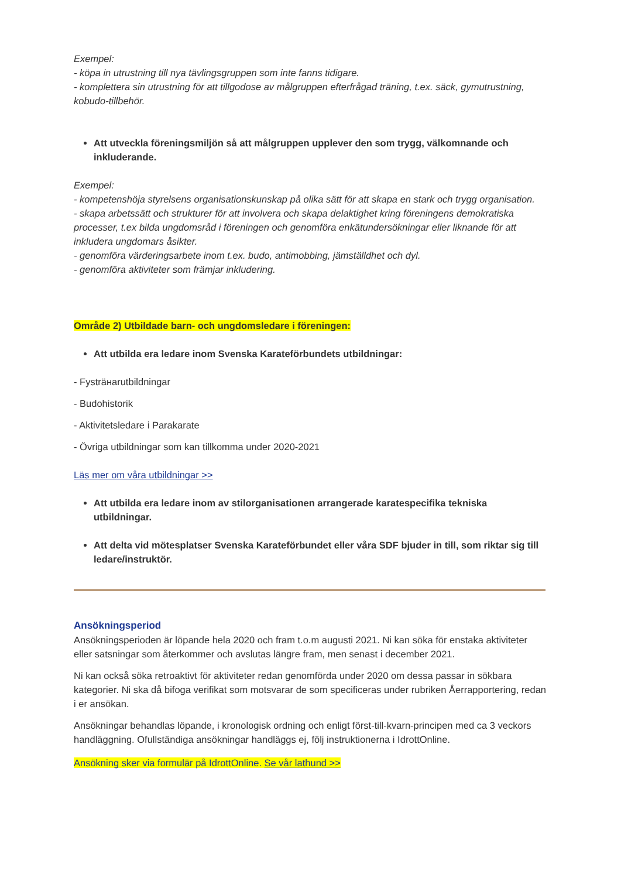Exempel:
- köpa in utrustning till nya tävlingsgruppen som inte fanns tidigare.
- komplettera sin utrustning för att tillgodose av målgruppen efterfrågad träning, t.ex. säck, gymutrustning, kobudo-tillbehör.
Att utveckla föreningsmiljön så att målgruppen upplever den som trygg, välkomnande och inkluderande.
Exempel:
- kompetenshöja styrelsens organisationskunskap på olika sätt för att skapa en stark och trygg organisation.
- skapa arbetssätt och strukturer för att involvera och skapa delaktighet kring föreningens demokratiska processer, t.ex bilda ungdomsråd i föreningen och genomföra enkätundersökningar eller liknande för att inkludera ungdomars åsikter.
- genomföra värderingsarbete inom t.ex. budo, antimobbing, jämställdhet och dyl.
- genomföra aktiviteter som främjar inkludering.
Område 2) Utbildade barn- och ungdomsledare i föreningen:
Att utbilda era ledare inom Svenska Karateförbundets utbildningar:
- Fysträнarutbildningar
- Budohistorik
- Aktivitetsledare i Parakarate
- Övriga utbildningar som kan tillkomma under 2020-2021
Läs mer om våra utbildningar >>
Att utbilda era ledare inom av stilorganisationen arrangerade karatespecifika tekniska utbildningar.
Att delta vid mötesplatser Svenska Karateförbundet eller våra SDF bjuder in till, som riktar sig till ledare/instruktör.
Ansökningsperiod
Ansökningsperioden är löpande hela 2020 och fram t.o.m augusti 2021. Ni kan söka för enstaka aktiviteter eller satsningar som återkommer och avslutas längre fram, men senast i december 2021.
Ni kan också söka retroaktivt för aktiviteter redan genomförda under 2020 om dessa passar in sökbara kategorier. Ni ska då bifoga verifikat som motsvarar de som specificeras under rubriken Åerrapportering, redan i er ansökan.
Ansökningar behandlas löpande, i kronologisk ordning och enligt först-till-kvarn-principen med ca 3 veckors handläggning. Ofullständiga ansökningar handläggs ej, följ instruktionerna i IdrottOnline.
Ansökning sker via formulär på IdrottOnline. Se vår lathund >>